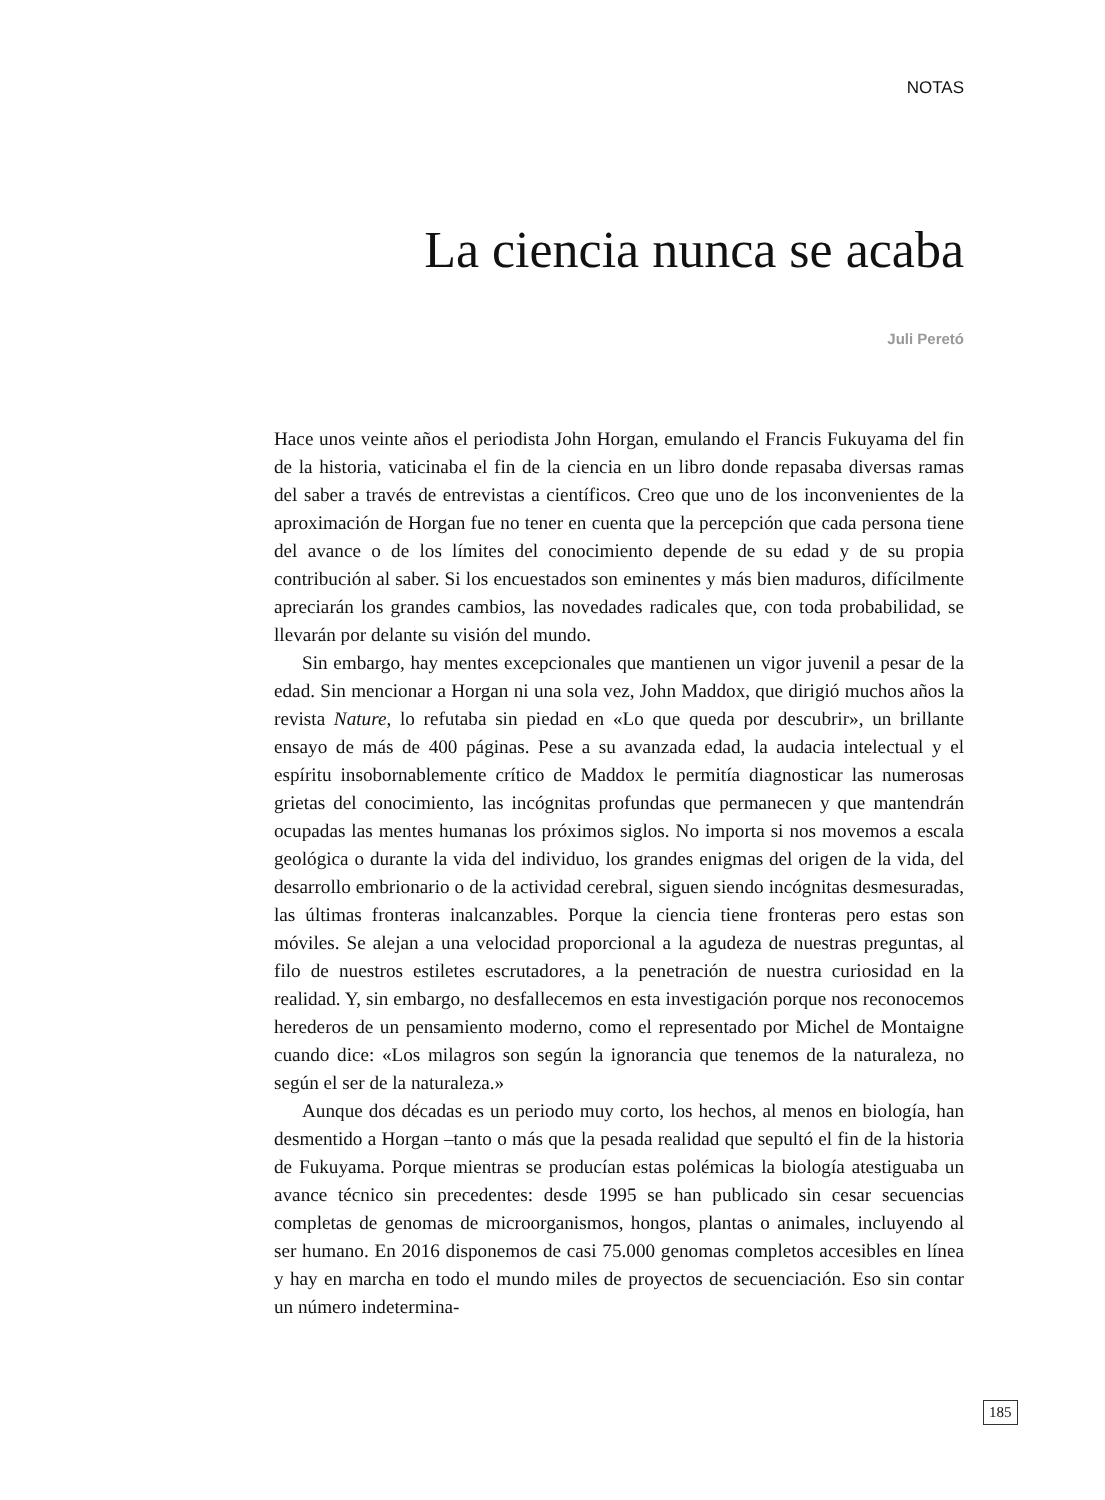NOTAS
La ciencia nunca se acaba
Juli Peretó
Hace unos veinte años el periodista John Horgan, emulando el Francis Fukuyama del fin de la historia, vaticinaba el fin de la ciencia en un libro donde repasaba diversas ramas del saber a través de entrevistas a científicos. Creo que uno de los inconvenientes de la aproximación de Horgan fue no tener en cuenta que la percepción que cada persona tiene del avance o de los límites del conocimiento depende de su edad y de su propia contribución al saber. Si los encuestados son eminentes y más bien maduros, difícilmente apreciarán los grandes cambios, las novedades radicales que, con toda probabilidad, se llevarán por delante su visión del mundo.
Sin embargo, hay mentes excepcionales que mantienen un vigor juvenil a pesar de la edad. Sin mencionar a Horgan ni una sola vez, John Maddox, que dirigió muchos años la revista Nature, lo refutaba sin piedad en «Lo que queda por descubrir», un brillante ensayo de más de 400 páginas. Pese a su avanzada edad, la audacia intelectual y el espíritu insobornablemente crítico de Maddox le permitía diagnosticar las numerosas grietas del conocimiento, las incógnitas profundas que permanecen y que mantendrán ocupadas las mentes humanas los próximos siglos. No importa si nos movemos a escala geológica o durante la vida del individuo, los grandes enigmas del origen de la vida, del desarrollo embrionario o de la actividad cerebral, siguen siendo incógnitas desmesuradas, las últimas fronteras inalcanzables. Porque la ciencia tiene fronteras pero estas son móviles. Se alejan a una velocidad proporcional a la agudeza de nuestras preguntas, al filo de nuestros estiletes escrutadores, a la penetración de nuestra curiosidad en la realidad. Y, sin embargo, no desfallecemos en esta investigación porque nos reconocemos herederos de un pensamiento moderno, como el representado por Michel de Montaigne cuando dice: «Los milagros son según la ignorancia que tenemos de la naturaleza, no según el ser de la naturaleza.»
Aunque dos décadas es un periodo muy corto, los hechos, al menos en biología, han desmentido a Horgan –tanto o más que la pesada realidad que sepultó el fin de la historia de Fukuyama. Porque mientras se producían estas polémicas la biología atestiguaba un avance técnico sin precedentes: desde 1995 se han publicado sin cesar secuencias completas de genomas de microorganismos, hongos, plantas o animales, incluyendo al ser humano. En 2016 disponemos de casi 75.000 genomas completos accesibles en línea y hay en marcha en todo el mundo miles de proyectos de secuenciación. Eso sin contar un número indetermina-
185